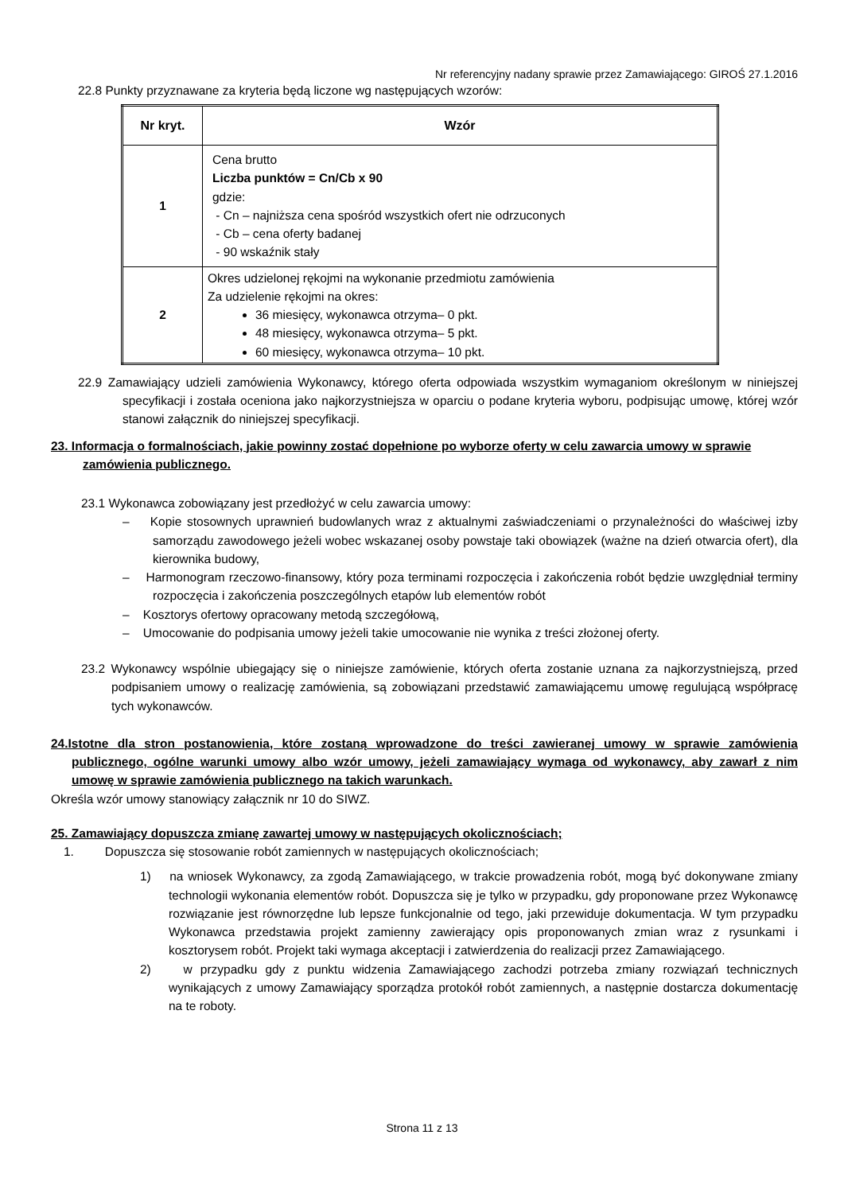Nr referencyjny nadany sprawie przez Zamawiającego: GIROŚ 27.1.2016
22.8 Punkty przyznawane za kryteria będą liczone wg następujących wzorów:
| Nr kryt. | Wzór |
| --- | --- |
| 1 | Cena brutto Liczba punktów = Cn/Cb x 90 gdzie: - Cn – najniższa cena spośród wszystkich ofert nie odrzuconych - Cb – cena oferty badanej - 90 wskaźnik stały |
| 2 | Okres udzielonej rękojmi na wykonanie przedmiotu zamówienia Za udzielenie rękojmi na okres: 36 miesięcy, wykonawca otrzyma– 0 pkt. 48 miesięcy, wykonawca otrzyma– 5 pkt. 60 miesięcy, wykonawca otrzyma– 10 pkt. |
22.9 Zamawiający udzieli zamówienia Wykonawcy, którego oferta odpowiada wszystkim wymaganiom określonym w niniejszej specyfikacji i została oceniona jako najkorzystniejsza w oparciu o podane kryteria wyboru, podpisując umowę, której wzór stanowi załącznik do niniejszej specyfikacji.
23. Informacja o formalnościach, jakie powinny zostać dopełnione po wyborze oferty w celu zawarcia umowy w sprawie zamówienia publicznego.
23.1 Wykonawca zobowiązany jest przedłożyć w celu zawarcia umowy:
– Kopie stosownych uprawnień budowlanych wraz z aktualnymi zaświadczeniami o przynależności do właściwej izby samorządu zawodowego jeżeli wobec wskazanej osoby powstaje taki obowiązek (ważne na dzień otwarcia ofert), dla kierownika budowy,
– Harmonogram rzeczowo-finansowy, który poza terminami rozpoczęcia i zakończenia robót będzie uwzględniał terminy rozpoczęcia i zakończenia poszczególnych etapów lub elementów robót
– Kosztorys ofertowy opracowany metodą szczegółową,
– Umocowanie do podpisania umowy jeżeli takie umocowanie nie wynika z treści złożonej oferty.
23.2 Wykonawcy wspólnie ubiegający się o niniejsze zamówienie, których oferta zostanie uznana za najkorzystniejszą, przed podpisaniem umowy o realizację zamówienia, są zobowiązani przedstawić zamawiającemu umowę regulującą współpracę tych wykonawców.
24.Istotne dla stron postanowienia, które zostaną wprowadzone do treści zawieranej umowy w sprawie zamówienia publicznego, ogólne warunki umowy albo wzór umowy, jeżeli zamawiający wymaga od wykonawcy, aby zawarł z nim umowę w sprawie zamówienia publicznego na takich warunkach.
Określa wzór umowy stanowiący załącznik nr 10 do SIWZ.
25. Zamawiający dopuszcza zmianę zawartej umowy w następujących okolicznościach;
1. Dopuszcza się stosowanie robót zamiennych w następujących okolicznościach;
1) na wniosek Wykonawcy, za zgodą Zamawiającego, w trakcie prowadzenia robót, mogą być dokonywane zmiany technologii wykonania elementów robót. Dopuszcza się je tylko w przypadku, gdy proponowane przez Wykonawcę rozwiązanie jest równorzędne lub lepsze funkcjonalnie od tego, jaki przewiduje dokumentacja. W tym przypadku Wykonawca przedstawia projekt zamienny zawierający opis proponowanych zmian wraz z rysunkami i kosztorysem robót. Projekt taki wymaga akceptacji i zatwierdzenia do realizacji przez Zamawiającego.
2) w przypadku gdy z punktu widzenia Zamawiającego zachodzi potrzeba zmiany rozwiązań technicznych wynikających z umowy Zamawiający sporządza protokół robót zamiennych, a następnie dostarcza dokumentację na te roboty.
Strona 11 z 13